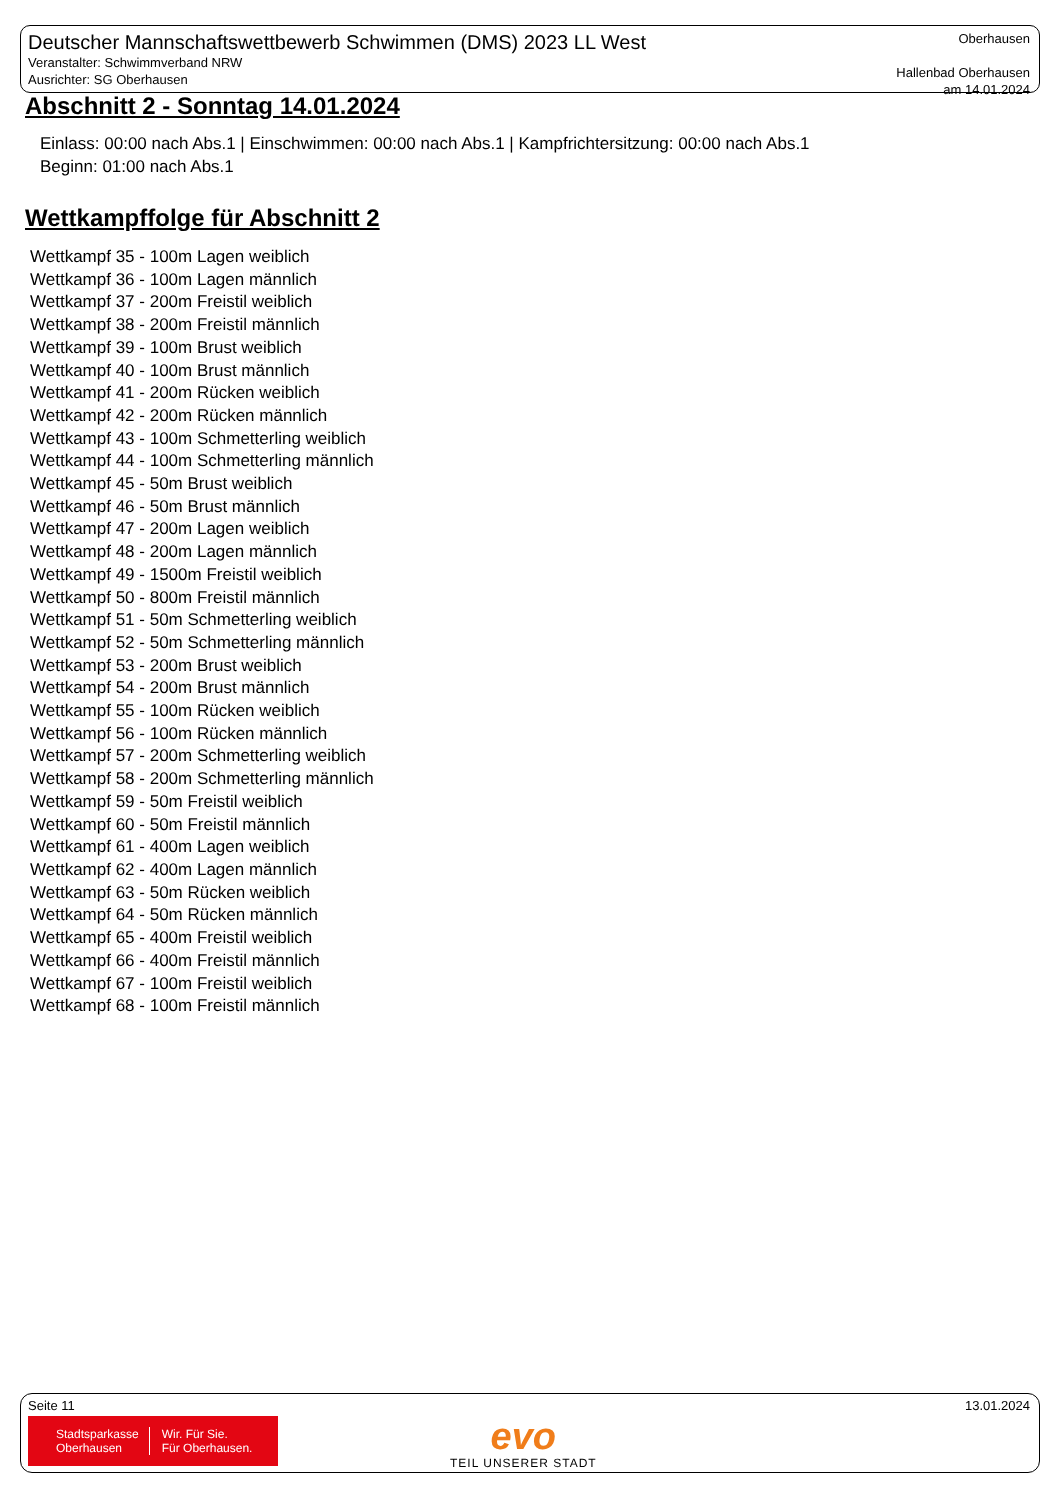Deutscher Mannschaftswettbewerb Schwimmen (DMS) 2023 LL West
Veranstalter: Schwimmverband NRW
Ausrichter: SG Oberhausen
Oberhausen
Hallenbad Oberhausen
am 14.01.2024
Abschnitt 2 - Sonntag 14.01.2024
Einlass: 00:00 nach Abs.1 | Einschwimmen: 00:00 nach Abs.1 | Kampfrichtersitzung: 00:00 nach Abs.1
Beginn: 01:00 nach Abs.1
Wettkampffolge für Abschnitt 2
Wettkampf 35 - 100m Lagen weiblich
Wettkampf 36 - 100m Lagen männlich
Wettkampf 37 - 200m Freistil weiblich
Wettkampf 38 - 200m Freistil männlich
Wettkampf 39 - 100m Brust weiblich
Wettkampf 40 - 100m Brust männlich
Wettkampf 41 - 200m Rücken weiblich
Wettkampf 42 - 200m Rücken männlich
Wettkampf 43 - 100m Schmetterling weiblich
Wettkampf 44 - 100m Schmetterling männlich
Wettkampf 45 - 50m Brust weiblich
Wettkampf 46 - 50m Brust männlich
Wettkampf 47 - 200m Lagen weiblich
Wettkampf 48 - 200m Lagen männlich
Wettkampf 49 - 1500m Freistil weiblich
Wettkampf 50 - 800m Freistil männlich
Wettkampf 51 - 50m Schmetterling weiblich
Wettkampf 52 - 50m Schmetterling männlich
Wettkampf 53 - 200m Brust weiblich
Wettkampf 54 - 200m Brust männlich
Wettkampf 55 - 100m Rücken weiblich
Wettkampf 56 - 100m Rücken männlich
Wettkampf 57 - 200m Schmetterling weiblich
Wettkampf 58 - 200m Schmetterling männlich
Wettkampf 59 - 50m Freistil weiblich
Wettkampf 60 - 50m Freistil männlich
Wettkampf 61 - 400m Lagen weiblich
Wettkampf 62 - 400m Lagen männlich
Wettkampf 63 - 50m Rücken weiblich
Wettkampf 64 - 50m Rücken männlich
Wettkampf 65 - 400m Freistil weiblich
Wettkampf 66 - 400m Freistil männlich
Wettkampf 67 - 100m Freistil weiblich
Wettkampf 68 - 100m Freistil männlich
Seite 11 13.01.2024
Stadtsparkasse
Oberhausen Wir. Für Sie.
Für Oberhausen.
evo
TEIL UNSERER STADT